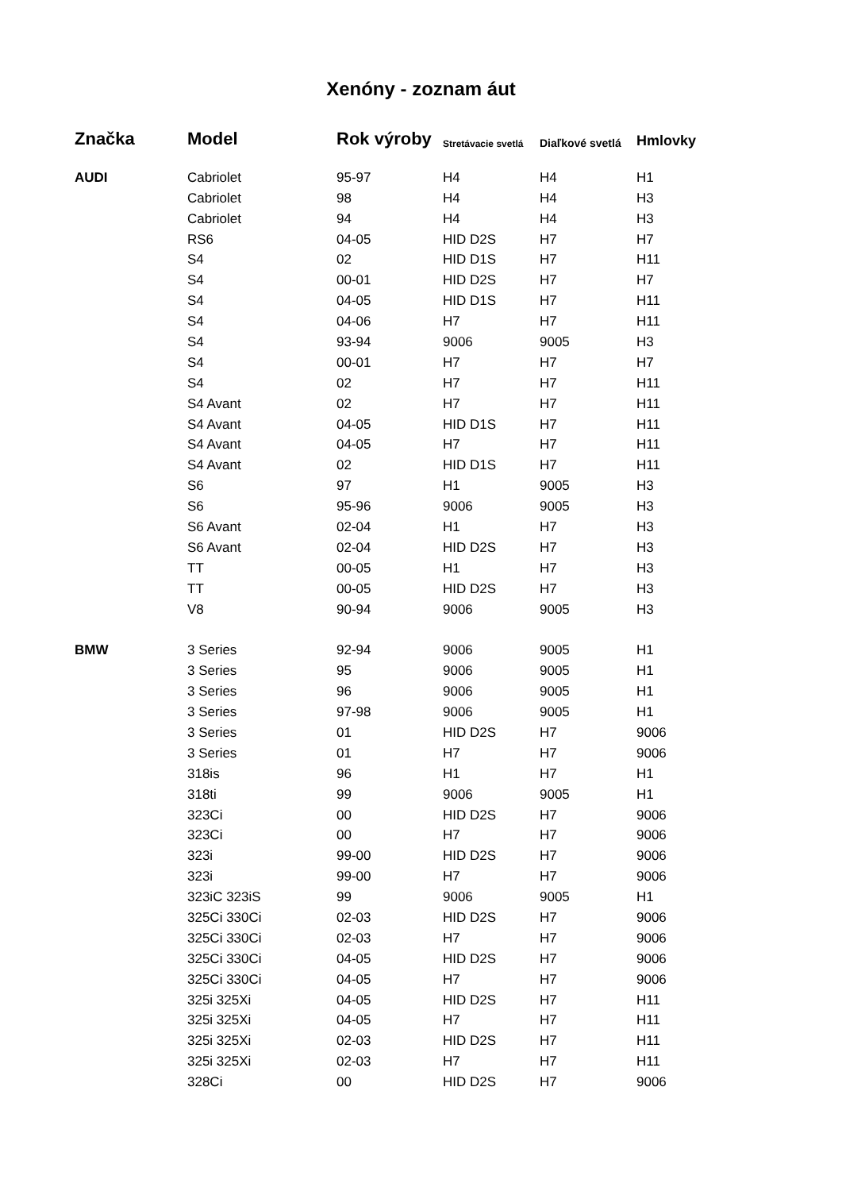Xenóny - zoznam áut
| Značka | Model | Rok výroby | Stretávacie svetlá | Diaľkové svetlá | Hmlovky |
| --- | --- | --- | --- | --- | --- |
| AUDI | Cabriolet | 95-97 | H4 | H4 | H1 |
| | Cabriolet | 98 | H4 | H4 | H3 |
| | Cabriolet | 94 | H4 | H4 | H3 |
| | RS6 | 04-05 | HID D2S | H7 | H7 |
| | S4 | 02 | HID D1S | H7 | H11 |
| | S4 | 00-01 | HID D2S | H7 | H7 |
| | S4 | 04-05 | HID D1S | H7 | H11 |
| | S4 | 04-06 | H7 | H7 | H11 |
| | S4 | 93-94 | 9006 | 9005 | H3 |
| | S4 | 00-01 | H7 | H7 | H7 |
| | S4 | 02 | H7 | H7 | H11 |
| | S4 Avant | 02 | H7 | H7 | H11 |
| | S4 Avant | 04-05 | HID D1S | H7 | H11 |
| | S4 Avant | 04-05 | H7 | H7 | H11 |
| | S4 Avant | 02 | HID D1S | H7 | H11 |
| | S6 | 97 | H1 | 9005 | H3 |
| | S6 | 95-96 | 9006 | 9005 | H3 |
| | S6 Avant | 02-04 | H1 | H7 | H3 |
| | S6 Avant | 02-04 | HID D2S | H7 | H3 |
| | TT | 00-05 | H1 | H7 | H3 |
| | TT | 00-05 | HID D2S | H7 | H3 |
| | V8 | 90-94 | 9006 | 9005 | H3 |
| BMW | 3 Series | 92-94 | 9006 | 9005 | H1 |
| | 3 Series | 95 | 9006 | 9005 | H1 |
| | 3 Series | 96 | 9006 | 9005 | H1 |
| | 3 Series | 97-98 | 9006 | 9005 | H1 |
| | 3 Series | 01 | HID D2S | H7 | 9006 |
| | 3 Series | 01 | H7 | H7 | 9006 |
| | 318is | 96 | H1 | H7 | H1 |
| | 318ti | 99 | 9006 | 9005 | H1 |
| | 323Ci | 00 | HID D2S | H7 | 9006 |
| | 323Ci | 00 | H7 | H7 | 9006 |
| | 323i | 99-00 | HID D2S | H7 | 9006 |
| | 323i | 99-00 | H7 | H7 | 9006 |
| | 323iC 323iS | 99 | 9006 | 9005 | H1 |
| | 325Ci 330Ci | 02-03 | HID D2S | H7 | 9006 |
| | 325Ci 330Ci | 02-03 | H7 | H7 | 9006 |
| | 325Ci 330Ci | 04-05 | HID D2S | H7 | 9006 |
| | 325Ci 330Ci | 04-05 | H7 | H7 | 9006 |
| | 325i 325Xi | 04-05 | HID D2S | H7 | H11 |
| | 325i 325Xi | 04-05 | H7 | H7 | H11 |
| | 325i 325Xi | 02-03 | HID D2S | H7 | H11 |
| | 325i 325Xi | 02-03 | H7 | H7 | H11 |
| | 328Ci | 00 | HID D2S | H7 | 9006 |